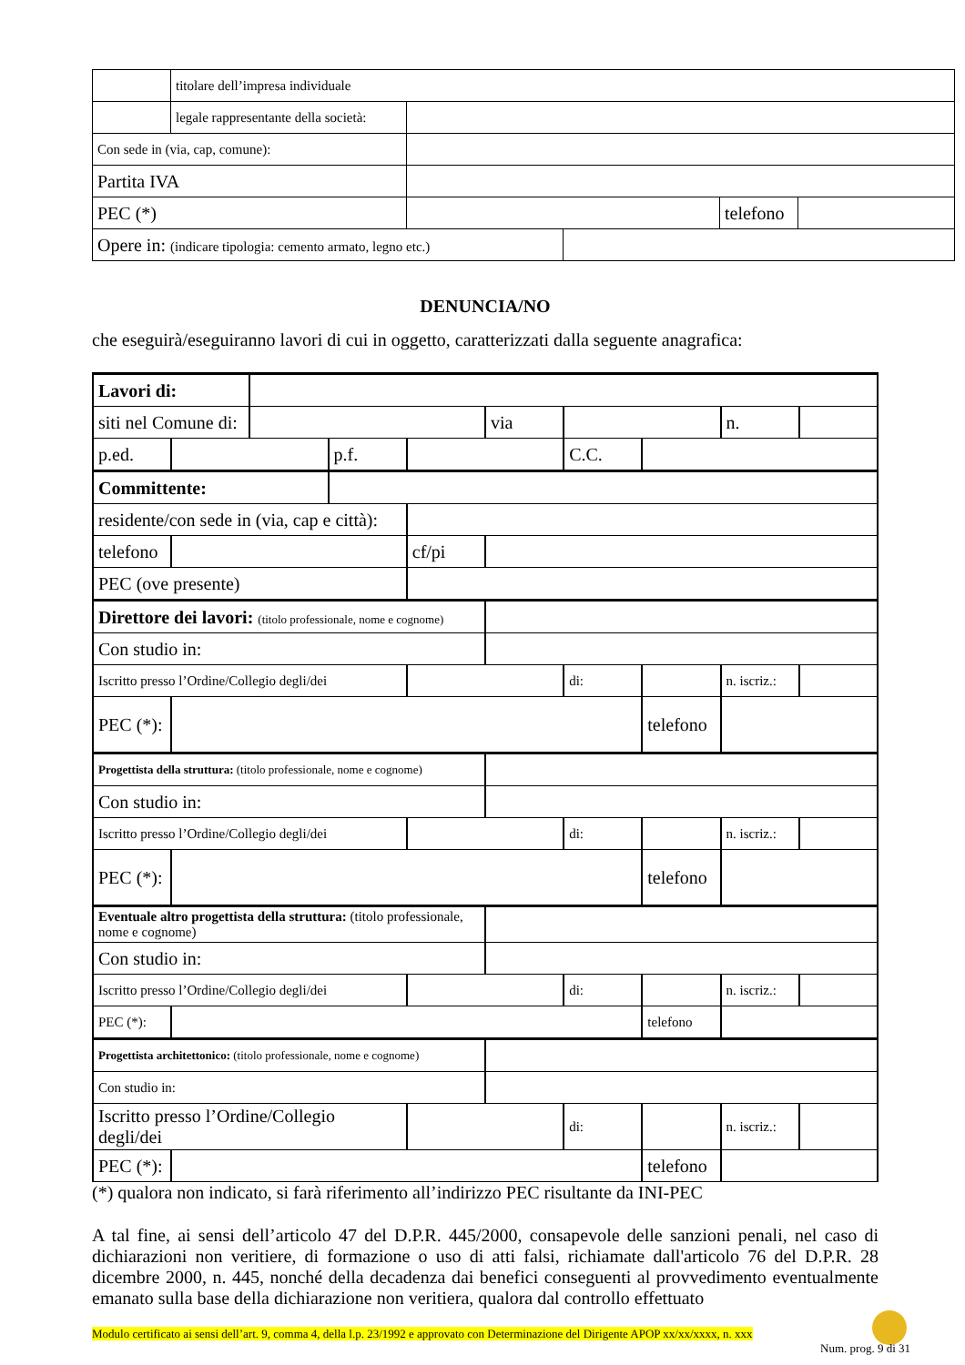| | titolare dell’impresa individuale | | | | |
| | legale rappresentante della società: | | | | |
| Con sede in (via, cap, comune): | | | | | |
| Partita IVA | | | | | |
| PEC (*) | | | | telefono | |
| Opere in: (indicare tipologia: cemento armato, legno etc.) | | | | | |
DENUNCIA/NO
che eseguirà/eseguiranno lavori di cui in oggetto, caratterizzati dalla seguente anagrafica:
| Lavori di: | | | | | | | | | |
| siti nel Comune di: | | | | | via | | | n. | |
| p.ed. | | | p.f. | | | C.C. | | | |
| Committente: | | | | | | | | | |
| residente/con sede in (via, cap e città): | | | | | | | | | |
| telefono | | | | cf/pi | | | | | |
| PEC (ove presente) | | | | | | | | | |
| Direttore dei lavori: (titolo professionale, nome e cognome) | | | | | | | | | |
| Con studio in: | | | | | | | | | |
| Iscritto presso l’Ordine/Collegio degli/dei | | | | | | di: | | n. iscriz.: | |
| PEC (*): | | | | | | | telefono | | |
| Progettista della struttura: (titolo professionale, nome e cognome) | | | | | | | | | |
| Con studio in: | | | | | | | | | |
| Iscritto presso l’Ordine/Collegio degli/dei | | | | | | di: | | n. iscriz.: | |
| PEC (*): | | | | | | | telefono | | |
| Eventuale altro progettista della struttura: (titolo professionale, nome e cognome) | | | | | | | | | |
| Con studio in: | | | | | | | | | |
| Iscritto presso l’Ordine/Collegio degli/dei | | | | | | di: | | n. iscriz.: | |
| PEC (*): | | | | | | | telefono | | |
| Progettista architettonico: (titolo professionale, nome e cognome) | | | | | | | | | |
| Con studio in: | | | | | | | | | |
| Iscritto presso l’Ordine/Collegio degli/dei | | | | | | di: | | n. iscriz.: | |
| PEC (*): | | | | | | | telefono | | |
(*) qualora non indicato, si farà riferimento all’indirizzo PEC risultante da INI-PEC
A tal fine, ai sensi dell’articolo 47 del D.P.R. 445/2000, consapevole delle sanzioni penali, nel caso di dichiarazioni non veritiere, di formazione o uso di atti falsi, richiamate dall'articolo 76 del D.P.R. 28 dicembre 2000, n. 445, nonché della decadenza dai benefici conseguenti al provvedimento eventualmente emanato sulla base della dichiarazione non veritiera, qualora dal controllo effettuato
Modulo certificato ai sensi dell’art. 9, comma 4, della l.p. 23/1992 e approvato con Determinazione del Dirigente APOP xx/xx/xxxx, n. xxx
Num. prog. 9 di 31